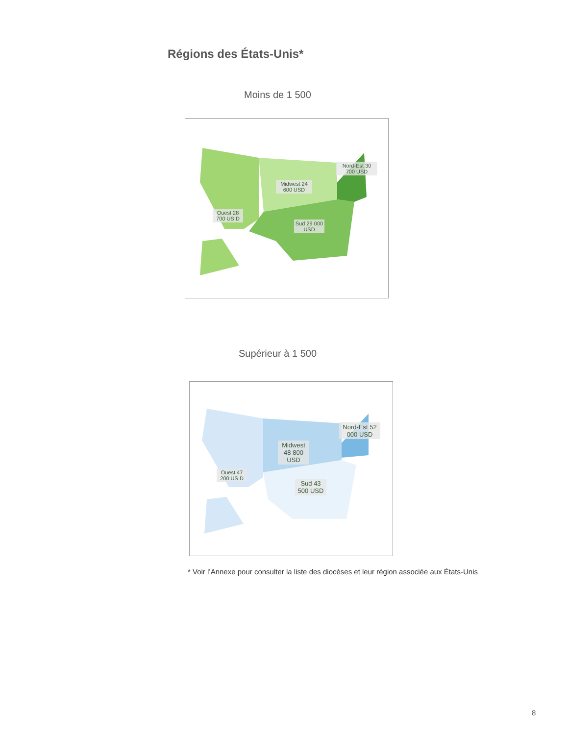Régions des États-Unis*
Moins de 1 500
Nord-Est 30 700 USD
Midwest 24 600 USD
Ouest 28 700 US D
Sud 29 000 USD
Supérieur à 1 500
Nord-Est 52 000 USD
Midwest 48 800 USD
Ouest 47 200 US D
Sud 43 500 USD
* Voir l’Annexe pour consulter la liste des diocèses et leur région associée aux États-Unis
8